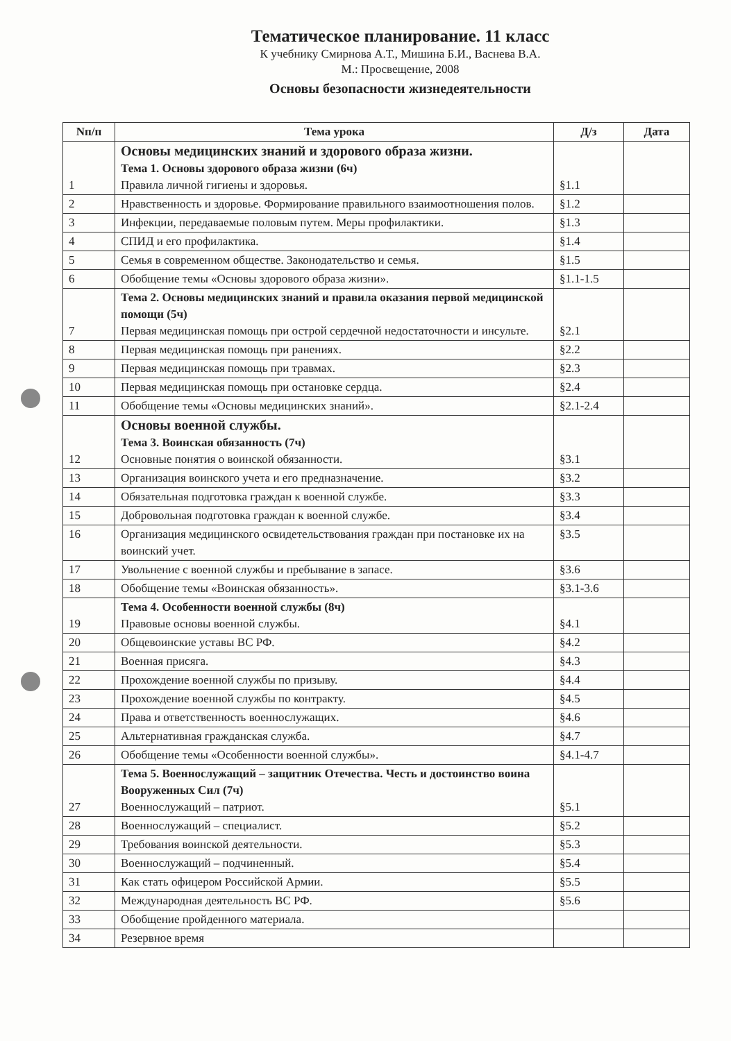Тематическое планирование. 11 класс
К учебнику Смирнова А.Т., Мишина Б.И., Васнева В.А.
М.: Просвещение, 2008
Основы безопасности жизнедеятельности
| Nп/п | Тема урока | Д/з | Дата |
| --- | --- | --- | --- |
| 1 | Основы медицинских знаний и здорового образа жизни. Тема 1. Основы здорового образа жизни (6ч) Правила личной гигиены и здоровья. | §1.1 | |
| 2 | Нравственность и здоровье. Формирование правильного взаимоотношения полов. | §1.2 | |
| 3 | Инфекции, передаваемые половым путем. Меры профилактики. | §1.3 | |
| 4 | СПИД и его профилактика. | §1.4 | |
| 5 | Семья в современном обществе. Законодательство и семья. | §1.5 | |
| 6 | Обобщение темы «Основы здорового образа жизни». | §1.1-1.5 | |
| 7 | Тема 2. Основы медицинских знаний и правила оказания первой медицинской помощи (5ч) Первая медицинская помощь при острой сердечной недостаточности и инсульте. | §2.1 | |
| 8 | Первая медицинская помощь при ранениях. | §2.2 | |
| 9 | Первая медицинская помощь при травмах. | §2.3 | |
| 10 | Первая медицинская помощь при остановке сердца. | §2.4 | |
| 11 | Обобщение темы «Основы медицинских знаний». | §2.1-2.4 | |
| 12 | Основы военной службы. Тема 3. Воинская обязанность (7ч) Основные понятия о воинской обязанности. | §3.1 | |
| 13 | Организация воинского учета и его предназначение. | §3.2 | |
| 14 | Обязательная подготовка граждан к военной службе. | §3.3 | |
| 15 | Добровольная подготовка граждан к военной службе. | §3.4 | |
| 16 | Организация медицинского освидетельствования граждан при постановке их на воинский учет. | §3.5 | |
| 17 | Увольнение с военной службы и пребывание в запасе. | §3.6 | |
| 18 | Обобщение темы «Воинская обязанность». | §3.1-3.6 | |
| 19 | Тема 4. Особенности военной службы (8ч) Правовые основы военной службы. | §4.1 | |
| 20 | Общевоинские уставы ВС РФ. | §4.2 | |
| 21 | Военная присяга. | §4.3 | |
| 22 | Прохождение военной службы по призыву. | §4.4 | |
| 23 | Прохождение военной службы по контракту. | §4.5 | |
| 24 | Права и ответственность военнослужащих. | §4.6 | |
| 25 | Альтернативная гражданская служба. | §4.7 | |
| 26 | Обобщение темы «Особенности военной службы». | §4.1-4.7 | |
| 27 | Тема 5. Военнослужащий – защитник Отечества. Честь и достоинство воина Вооруженных Сил (7ч) Военнослужащий – патриот. | §5.1 | |
| 28 | Военнослужащий – специалист. | §5.2 | |
| 29 | Требования воинской деятельности. | §5.3 | |
| 30 | Военнослужащий – подчиненный. | §5.4 | |
| 31 | Как стать офицером Российской Армии. | §5.5 | |
| 32 | Международная деятельность ВС РФ. | §5.6 | |
| 33 | Обобщение пройденного материала. | | |
| 34 | Резервное время | | |